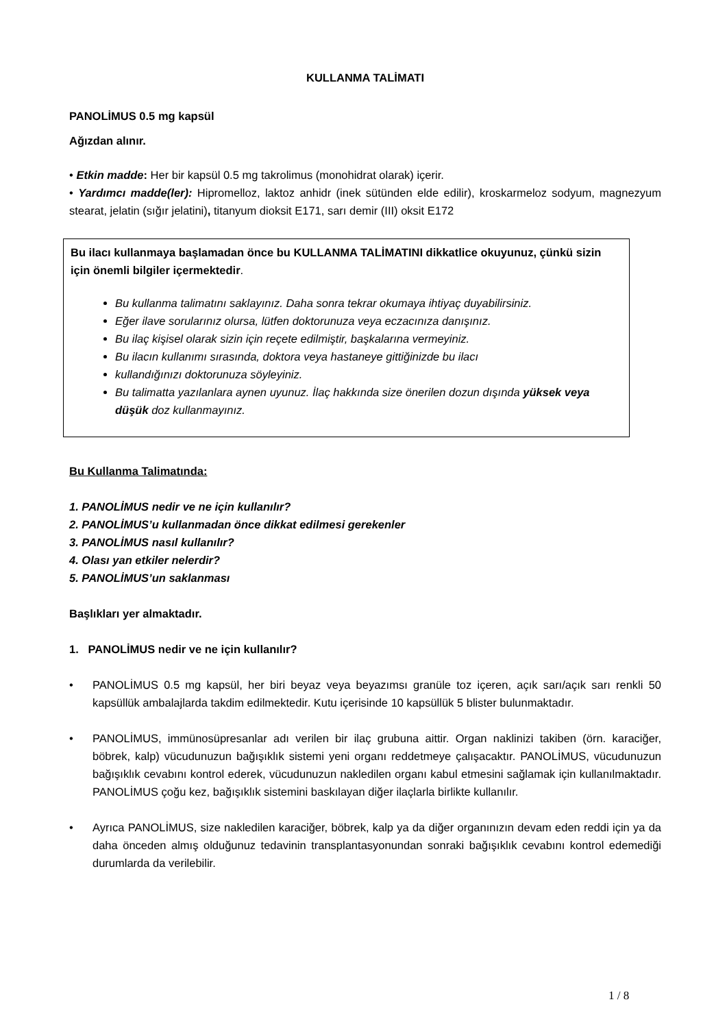KULLANMA TALİMATI
PANOLİMUS 0.5 mg kapsül
Ağızdan alınır.
• Etkin madde: Her bir kapsül 0.5 mg takrolimus (monohidrat olarak) içerir.
• Yardımcı madde(ler): Hipromelloz, laktoz anhidr (inek sütünden elde edilir), kroskarmeloz sodyum, magnezyum stearat, jelatin (sığır jelatini), titanyum dioksit E171, sarı demir (III) oksit E172
Bu ilacı kullanmaya başlamadan önce bu KULLANMA TALİMATINI dikkatlice okuyunuz, çünkü sizin için önemli bilgiler içermektedir.
Bu kullanma talimatını saklayınız. Daha sonra tekrar okumaya ihtiyaç duyabilirsiniz.
Eğer ilave sorularınız olursa, lütfen doktorunuza veya eczacınıza danışınız.
Bu ilaç kişisel olarak sizin için reçete edilmiştir, başkalarına vermeyiniz.
Bu ilacın kullanımı sırasında, doktora veya hastaneye gittiğinizde bu ilacı
kullandığınızı doktorunuza söyleyiniz.
Bu talimatta yazılanlara aynen uyunuz. İlaç hakkında size önerilen dozun dışında yüksek veya düşük doz kullanmayınız.
Bu Kullanma Talimatında:
1. PANOLİMUS nedir ve ne için kullanılır?
2. PANOLİMUS’u kullanmadan önce dikkat edilmesi gerekenler
3. PANOLİMUS nasıl kullanılır?
4. Olası yan etkiler nelerdir?
5. PANOLİMUS’un saklanması
Başlıkları yer almaktadır.
1. PANOLİMUS nedir ve ne için kullanılır?
• PANOLİMUS 0.5 mg kapsül, her biri beyaz veya beyazımsı granüle toz içeren, açık sarı/açık sarı renkli 50 kapsüllük ambalajlarda takdim edilmektedir. Kutu içerisinde 10 kapsüllük 5 blister bulunmaktadır.
• PANOLİMUS, immünosüpresanlar adı verilen bir ilaç grubuna aittir. Organ naklinizi takiben (örn. karaciğer, böbrek, kalp) vücudunuzun bağışıklık sistemi yeni organı reddetmeye çalışacaktır. PANOLİMUS, vücudunuzun bağışıklık cevabını kontrol ederek, vücudunuzun nakledilen organı kabul etmesini sağlamak için kullanılmaktadır. PANOLİMUS çoğu kez, bağışıklık sistemini baskılayan diğer ilaçlarla birlikte kullanılır.
• Ayrıca PANOLİMUS, size nakledilen karaciğer, böbrek, kalp ya da diğer organınızın devam eden reddi için ya da daha önceden almış olduğunuz tedavinin transplantasyonundan sonraki bağışıklık cevabını kontrol edemediği durumlarda da verilebilir.
1 / 8